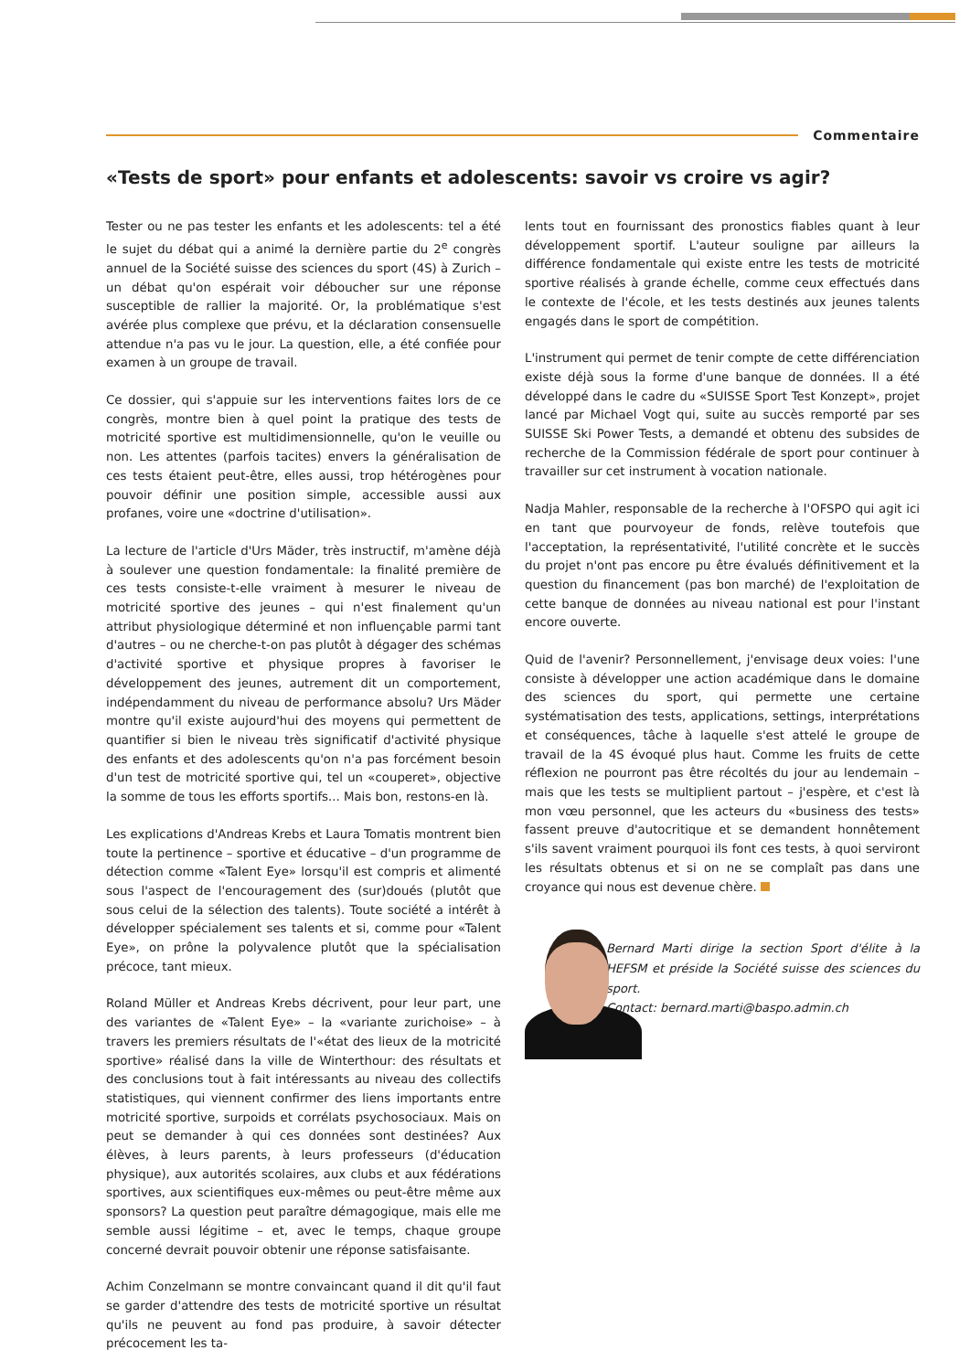Commentaire
«Tests de sport» pour enfants et adolescents: savoir vs croire vs agir?
Tester ou ne pas tester les enfants et les adolescents: tel a été le sujet du débat qui a animé la dernière partie du 2<sup>e</sup> congrès annuel de la Société suisse des sciences du sport (4S) à Zurich – un débat qu'on espérait voir déboucher sur une réponse susceptible de rallier la majorité. Or, la problématique s'est avérée plus complexe que prévu, et la déclaration consensuelle attendue n'a pas vu le jour. La question, elle, a été confiée pour examen à un groupe de travail.
Ce dossier, qui s'appuie sur les interventions faites lors de ce congrès, montre bien à quel point la pratique des tests de motricité sportive est multidimensionnelle, qu'on le veuille ou non. Les attentes (parfois tacites) envers la généralisation de ces tests étaient peut-être, elles aussi, trop hétérogènes pour pouvoir définir une position simple, accessible aussi aux profanes, voire une «doctrine d'utilisation».
La lecture de l'article d'Urs Mäder, très instructif, m'amène déjà à soulever une question fondamentale: la finalité première de ces tests consiste-t-elle vraiment à mesurer le niveau de motricité sportive des jeunes – qui n'est finalement qu'un attribut physiologique déterminé et non influençable parmi tant d'autres – ou ne cherche-t-on pas plutôt à dégager des schémas d'activité sportive et physique propres à favoriser le développement des jeunes, autrement dit un comportement, indépendamment du niveau de performance absolu? Urs Mäder montre qu'il existe aujourd'hui des moyens qui permettent de quantifier si bien le niveau très significatif d'activité physique des enfants et des adolescents qu'on n'a pas forcément besoin d'un test de motricité sportive qui, tel un «couperet», objective la somme de tous les efforts sportifs... Mais bon, restons-en là.
Les explications d'Andreas Krebs et Laura Tomatis montrent bien toute la pertinence – sportive et éducative – d'un programme de détection comme «Talent Eye» lorsqu'il est compris et alimenté sous l'aspect de l'encouragement des (sur)doués (plutôt que sous celui de la sélection des talents). Toute société a intérêt à développer spécialement ses talents et si, comme pour «Talent Eye», on prône la polyvalence plutôt que la spécialisation précoce, tant mieux.
Roland Müller et Andreas Krebs décrivent, pour leur part, une des variantes de «Talent Eye» – la «variante zurichoise» – à travers les premiers résultats de l'«état des lieux de la motricité sportive» réalisé dans la ville de Winterthour: des résultats et des conclusions tout à fait intéressants au niveau des collectifs statistiques, qui viennent confirmer des liens importants entre motricité sportive, surpoids et corrélats psychosociaux. Mais on peut se demander à qui ces données sont destinées? Aux élèves, à leurs parents, à leurs professeurs (d'éducation physique), aux autorités scolaires, aux clubs et aux fédérations sportives, aux scientifiques eux-mêmes ou peut-être même aux sponsors? La question peut paraître démagogique, mais elle me semble aussi légitime – et, avec le temps, chaque groupe concerné devrait pouvoir obtenir une réponse satisfaisante.
Achim Conzelmann se montre convaincant quand il dit qu'il faut se garder d'attendre des tests de motricité sportive un résultat qu'ils ne peuvent au fond pas produire, à savoir détecter précocement les ta-
lents tout en fournissant des pronostics fiables quant à leur développement sportif. L'auteur souligne par ailleurs la différence fondamentale qui existe entre les tests de motricité sportive réalisés à grande échelle, comme ceux effectués dans le contexte de l'école, et les tests destinés aux jeunes talents engagés dans le sport de compétition.
L'instrument qui permet de tenir compte de cette différenciation existe déjà sous la forme d'une banque de données. Il a été développé dans le cadre du «SUISSE Sport Test Konzept», projet lancé par Michael Vogt qui, suite au succès remporté par ses SUISSE Ski Power Tests, a demandé et obtenu des subsides de recherche de la Commission fédérale de sport pour continuer à travailler sur cet instrument à vocation nationale.
Nadja Mahler, responsable de la recherche à l'OFSPO qui agit ici en tant que pourvoyeur de fonds, relève toutefois que l'acceptation, la représentativité, l'utilité concrète et le succès du projet n'ont pas encore pu être évalués définitivement et la question du financement (pas bon marché) de l'exploitation de cette banque de données au niveau national est pour l'instant encore ouverte.
Quid de l'avenir? Personnellement, j'envisage deux voies: l'une consiste à développer une action académique dans le domaine des sciences du sport, qui permette une certaine systématisation des tests, applications, settings, interprétations et conséquences, tâche à laquelle s'est attelé le groupe de travail de la 4S évoqué plus haut. Comme les fruits de cette réflexion ne pourront pas être récoltés du jour au lendemain – mais que les tests se multiplient partout – j'espère, et c'est là mon vœu personnel, que les acteurs du «business des tests» fassent preuve d'autocritique et se demandent honnêtement s'ils savent vraiment pourquoi ils font ces tests, à quoi serviront les résultats obtenus et si on ne se complaît pas dans une croyance qui nous est devenue chère.
Bernard Marti dirige la section Sport d'élite à la HEFSM et préside la Société suisse des sciences du sport.
Contact: bernard.marti@baspo.admin.ch